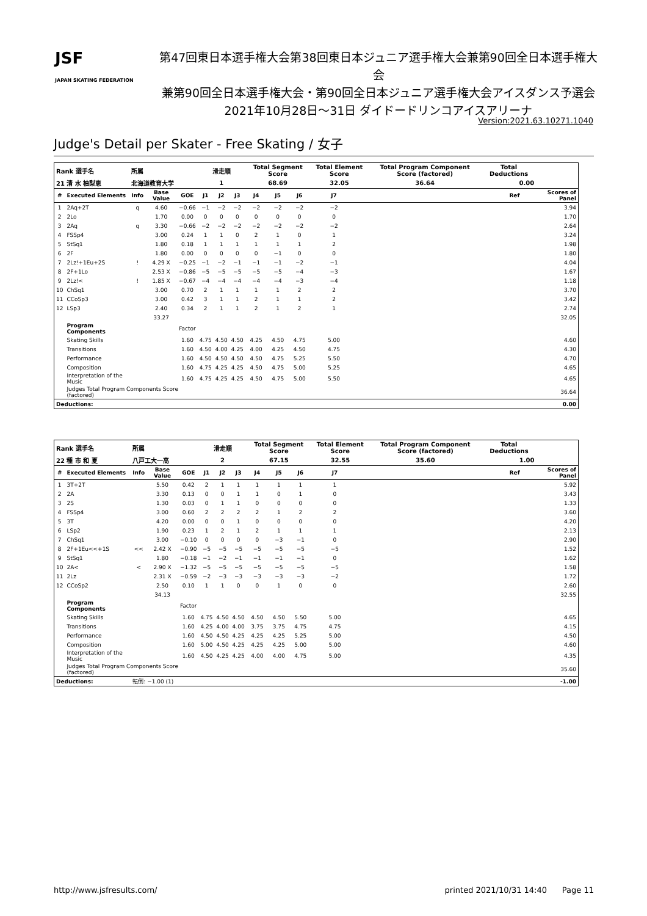JSF
JAPAN SKATING FEDERATION
第47回東日本選手権大会第38回東日本ジュニア選手権大会兼第90回全日本選手権大会
兼第90回全日本選手権大会・第90回全日本ジュニア選手権大会アイスダンス予選会
2021年10月28日～31日 ダイドードリンコアイスアリーナ
Version:2021.63.10271.1040
Judge's Detail per Skater - Free Skating / 女子
| Rank 選手名 | | 所属 | | | 滑走順 | | | Total Segment Score | | | Total Element Score | | Total Program Component Score (factored) | Total Deductions | | |
| 21 清 水 柚梨恵 | | 北海道教育大学 | | | 1 | | | 68.69 | | | 32.05 | | 36.64 | 0.00 | | |
| # | Executed Elements | Info | Base Value | GOE | J1 | J2 | J3 | J4 | J5 | J6 | J7 | | | | Ref | Scores of Panel |
| 1 | 2Aq+2T | q | 4.60 | −0.66 | −1 | −2 | −2 | −2 | −2 | −2 | −2 | | | | | 3.94 |
| 2 | 2Lo | | 1.70 | 0.00 | 0 | 0 | 0 | 0 | 0 | 0 | 0 | | | | | 1.70 |
| 3 | 2Aq | q | 3.30 | −0.66 | −2 | −2 | −2 | −2 | −2 | −2 | −2 | | | | | 2.64 |
| 4 | FSSp4 | | 3.00 | 0.24 | 1 | 1 | 0 | 2 | 1 | 0 | 1 | | | | | 3.24 |
| 5 | StSq1 | | 1.80 | 0.18 | 1 | 1 | 1 | 1 | 1 | 1 | 2 | | | | | 1.98 |
| 6 | 2F | | 1.80 | 0.00 | 0 | 0 | 0 | 0 | −1 | 0 | 0 | | | | | 1.80 |
| 7 | 2Lz!+1Eu+2S | ! | 4.29 X | −0.25 | −1 | −2 | −1 | −1 | −1 | −2 | −1 | | | | | 4.04 |
| 8 | 2F+1Lo | | 2.53 X | −0.86 | −5 | −5 | −5 | −5 | −5 | −4 | −3 | | | | | 1.67 |
| 9 | 2Lz!< | ! | 1.85 X | −0.67 | −4 | −4 | −4 | −4 | −4 | −3 | −4 | | | | | 1.18 |
| 10 | ChSq1 | | 3.00 | 0.70 | 2 | 1 | 1 | 1 | 1 | 2 | 2 | | | | | 3.70 |
| 11 | CCoSp3 | | 3.00 | 0.42 | 3 | 1 | 1 | 2 | 1 | 1 | 2 | | | | | 3.42 |
| 12 | LSp3 | | 2.40 | 0.34 | 2 | 1 | 1 | 2 | 1 | 2 | 1 | | | | | 2.74 |
| | | | 33.27 | | | | | | | | | | | | | 32.05 |
| | Program Components | | | Factor | | | | | | | | | | | | |
| | Skating Skills | | | 1.60 | 4.75 | 4.50 | 4.50 | 4.25 | 4.50 | 4.75 | 5.00 | | | | | 4.60 |
| | Transitions | | | 1.60 | 4.50 | 4.00 | 4.25 | 4.00 | 4.25 | 4.50 | 4.75 | | | | | 4.30 |
| | Performance | | | 1.60 | 4.50 | 4.50 | 4.50 | 4.50 | 4.75 | 5.25 | 5.50 | | | | | 4.70 |
| | Composition | | | 1.60 | 4.75 | 4.25 | 4.25 | 4.50 | 4.75 | 5.00 | 5.25 | | | | | 4.65 |
| | Interpretation of the Music | | | 1.60 | 4.75 | 4.25 | 4.25 | 4.50 | 4.75 | 5.00 | 5.50 | | | | | 4.65 |
| | Judges Total Program Components Score (factored) | | | | | | | | | | | | | | | 36.64 |
| Deductions: | | | | | | | | | | | | | | | | 0.00 |
| Rank 選手名 | | 所属 | | | 滑走順 | | | Total Segment Score | | | Total Element Score | | Total Program Component Score (factored) | Total Deductions | | |
| 22 種 市 和 夏 | | 八戸工大一高 | | | 2 | | | 67.15 | | | 32.55 | | 35.60 | 1.00 | | |
| # | Executed Elements | Info | Base Value | GOE | J1 | J2 | J3 | J4 | J5 | J6 | J7 | | | | Ref | Scores of Panel |
| 1 | 3T+2T | | 5.50 | 0.42 | 2 | 1 | 1 | 1 | 1 | 1 | 1 | | | | | 5.92 |
| 2 | 2A | | 3.30 | 0.13 | 0 | 0 | 1 | 1 | 0 | 1 | 0 | | | | | 3.43 |
| 3 | 2S | | 1.30 | 0.03 | 0 | 1 | 1 | 0 | 0 | 0 | 0 | | | | | 1.33 |
| 4 | FSSp4 | | 3.00 | 0.60 | 2 | 2 | 2 | 2 | 1 | 2 | 2 | | | | | 3.60 |
| 5 | 3T | | 4.20 | 0.00 | 0 | 0 | 1 | 0 | 0 | 0 | 0 | | | | | 4.20 |
| 6 | LSp2 | | 1.90 | 0.23 | 1 | 2 | 1 | 2 | 1 | 1 | 1 | | | | | 2.13 |
| 7 | ChSq1 | | 3.00 | −0.10 | 0 | 0 | 0 | 0 | −3 | −1 | 0 | | | | | 2.90 |
| 8 | 2F+1Eu<<+1S | << | 2.42 X | −0.90 | −5 | −5 | −5 | −5 | −5 | −5 | −5 | | | | | 1.52 |
| 9 | StSq1 | | 1.80 | −0.18 | −1 | −2 | −1 | −1 | −1 | −1 | 0 | | | | | 1.62 |
| 10 | 2A< | < | 2.90 X | −1.32 | −5 | −5 | −5 | −5 | −5 | −5 | −5 | | | | | 1.58 |
| 11 | 2Lz | | 2.31 X | −0.59 | −2 | −3 | −3 | −3 | −3 | −3 | −2 | | | | | 1.72 |
| 12 | CCoSp2 | | 2.50 | 0.10 | 1 | 1 | 0 | 0 | 1 | 0 | 0 | | | | | 2.60 |
| | | | 34.13 | | | | | | | | | | | | | 32.55 |
| | Program Components | | | Factor | | | | | | | | | | | | |
| | Skating Skills | | | 1.60 | 4.75 | 4.50 | 4.50 | 4.50 | 4.50 | 5.50 | 5.00 | | | | | 4.65 |
| | Transitions | | | 1.60 | 4.25 | 4.00 | 4.00 | 3.75 | 3.75 | 4.75 | 4.75 | | | | | 4.15 |
| | Performance | | | 1.60 | 4.50 | 4.50 | 4.25 | 4.25 | 4.25 | 5.25 | 5.00 | | | | | 4.50 |
| | Composition | | | 1.60 | 5.00 | 4.50 | 4.25 | 4.25 | 4.25 | 5.00 | 5.00 | | | | | 4.60 |
| | Interpretation of the Music | | | 1.60 | 4.50 | 4.25 | 4.25 | 4.00 | 4.00 | 4.75 | 5.00 | | | | | 4.35 |
| | Judges Total Program Components Score (factored) | | | | | | | | | | | | | | | 35.60 |
| Deductions: | | 転倒: −1.00 (1) | | | | | | | | | | | | | | -1.00 |
http://www.jsfresults.com/ printed 2021/10/31 14:40 Page 11